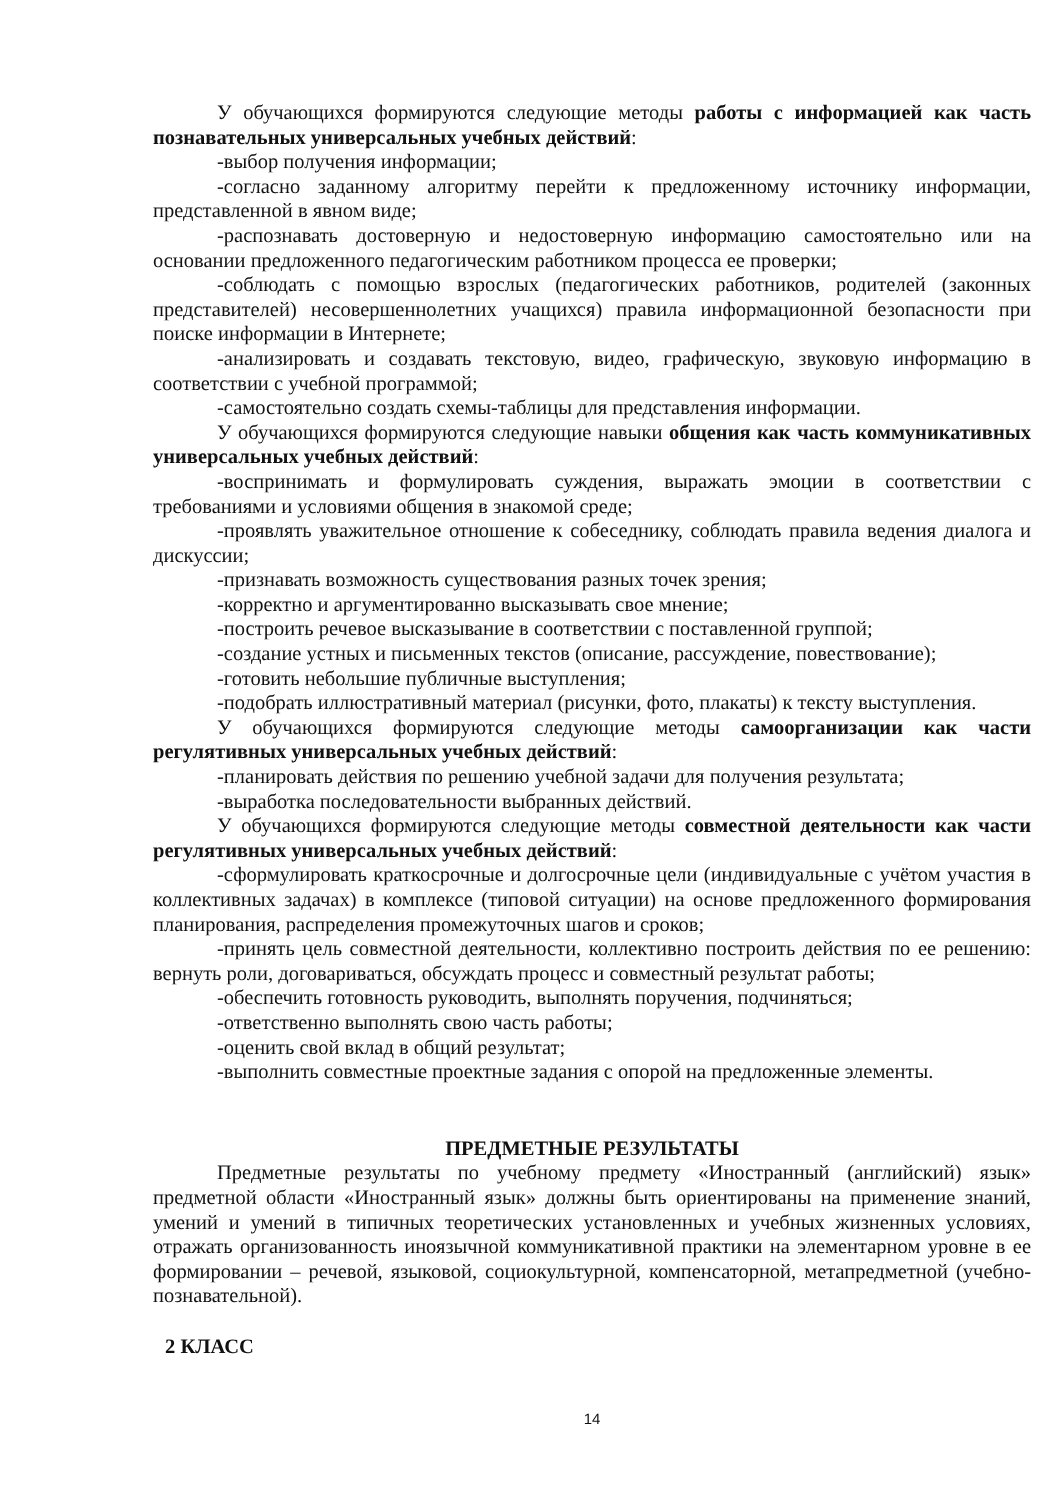У обучающихся формируются следующие методы работы с информацией как часть познавательных универсальных учебных действий:
-выбор получения информации;
-согласно заданному алгоритму перейти к предложенному источнику информации, представленной в явном виде;
-распознавать достоверную и недостоверную информацию самостоятельно или на основании предложенного педагогическим работником процесса ее проверки;
-соблюдать с помощью взрослых (педагогических работников, родителей (законных представителей) несовершеннолетних учащихся) правила информационной безопасности при поиске информации в Интернете;
-анализировать и создавать текстовую, видео, графическую, звуковую информацию в соответствии с учебной программой;
-самостоятельно создать схемы-таблицы для представления информации.
У обучающихся формируются следующие навыки общения как часть коммуникативных универсальных учебных действий:
-воспринимать и формулировать суждения, выражать эмоции в соответствии с требованиями и условиями общения в знакомой среде;
-проявлять уважительное отношение к собеседнику, соблюдать правила ведения диалога и дискуссии;
-признавать возможность существования разных точек зрения;
-корректно и аргументированно высказывать свое мнение;
-построить речевое высказывание в соответствии с поставленной группой;
-создание устных и письменных текстов (описание, рассуждение, повествование);
-готовить небольшие публичные выступления;
-подобрать иллюстративный материал (рисунки, фото, плакаты) к тексту выступления.
У обучающихся формируются следующие методы самоорганизации как части регулятивных универсальных учебных действий:
-планировать действия по решению учебной задачи для получения результата;
-выработка последовательности выбранных действий.
У обучающихся формируются следующие методы совместной деятельности как части регулятивных универсальных учебных действий:
-сформулировать краткосрочные и долгосрочные цели (индивидуальные с учётом участия в коллективных задачах) в комплексе (типовой ситуации) на основе предложенного формирования планирования, распределения промежуточных шагов и сроков;
-принять цель совместной деятельности, коллективно построить действия по ее решению: вернуть роли, договариваться, обсуждать процесс и совместный результат работы;
-обеспечить готовность руководить, выполнять поручения, подчиняться;
-ответственно выполнять свою часть работы;
-оценить свой вклад в общий результат;
-выполнить совместные проектные задания с опорой на предложенные элементы.
ПРЕДМЕТНЫЕ РЕЗУЛЬТАТЫ
Предметные результаты по учебному предмету «Иностранный (английский) язык» предметной области «Иностранный язык» должны быть ориентированы на применение знаний, умений и умений в типичных теоретических установленных и учебных жизненных условиях, отражать организованность иноязычной коммуникативной практики на элементарном уровне в ее формировании – речевой, языковой, социокультурной, компенсаторной, метапредметной (учебно-познавательной).
2 КЛАСС
14